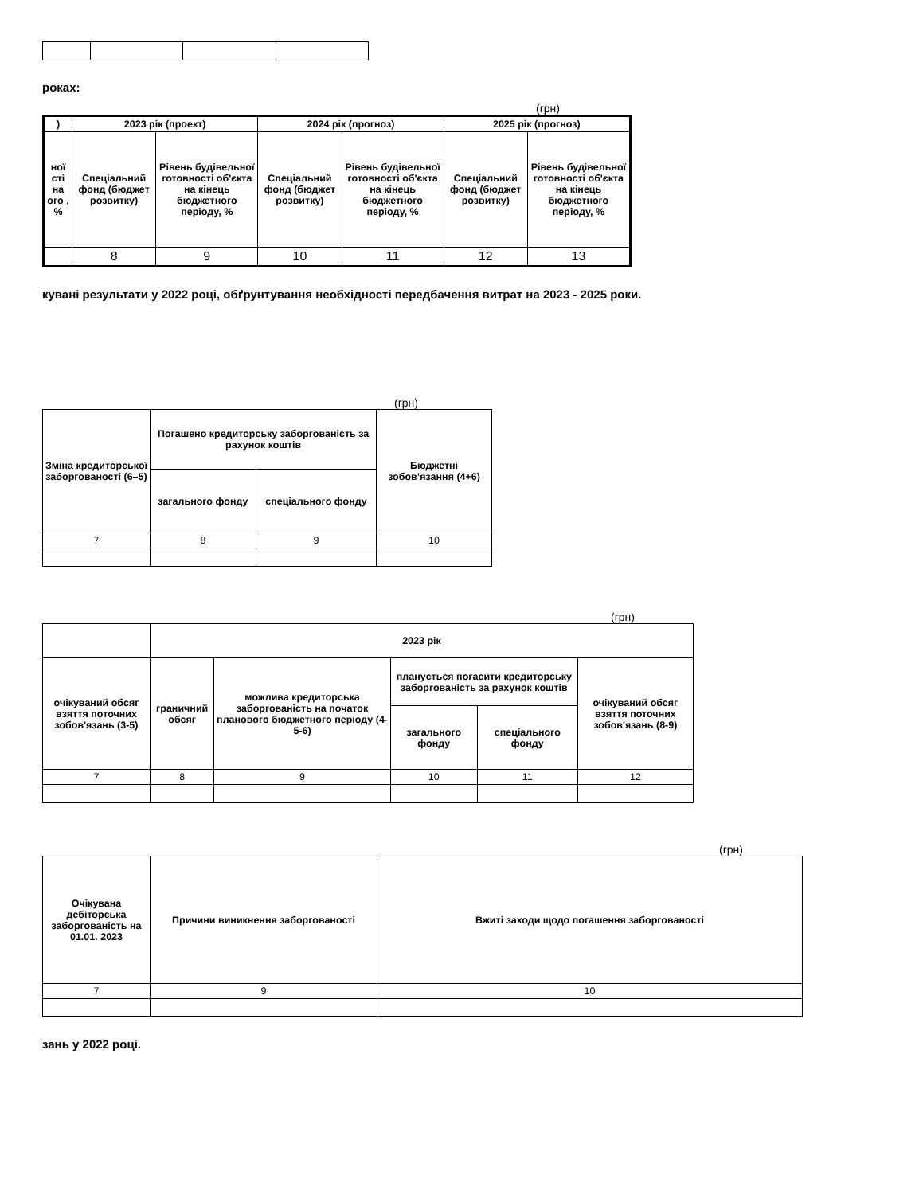роках:
(грн)
| ) | 2023 рік (проект) | | 2024 рік (прогноз) | | 2025 рік (прогноз) | |
| --- | --- | --- | --- | --- | --- | --- |
| ної сті на ого , % | Спеціальний фонд (бюджет розвитку) | Рівень будівельної готовності об'єкта на кінець бюджетного періоду, % | Спеціальний фонд (бюджет розвитку) | Рівень будівельної готовності об'єкта на кінець бюджетного періоду, % | Спеціальний фонд (бюджет розвитку) | Рівень будівельної готовності об'єкта на кінець бюджетного періоду, % |
| | 8 | 9 | 10 | 11 | 12 | 13 |
кувані результати у 2022 році, обґрунтування необхідності передбачення витрат на 2023 - 2025 роки.
(грн)
| Зміна кредиторської заборгованості (6–5) | Погашено кредиторську заборгованість за рахунок коштів | | Бюджетні зобов’язання (4+6) |
| --- | --- | --- | --- |
| | загального фонду | спеціального фонду | |
| 7 | 8 | 9 | 10 |
(грн)
| | 2023 рік | | | | |
| --- | --- | --- | --- | --- | --- |
| очікуваний обсяг взяття поточних зобов'язань (3-5) | граничний обсяг | можлива кредиторська заборгованість на початок планового бюджетного періоду (4-5-6) | планується погасити кредиторську заборгованість за рахунок коштів | | очікуваний обсяг взяття поточних зобов'язань (8-9) |
| | | | загального фонду | спеціального фонду | |
| 7 | 8 | 9 | 10 | 11 | 12 |
(грн)
| Очікувана дебіторська заборгованість на 01.01. 2023 | Причини виникнення заборгованості | Вжиті заходи щодо погашення заборгованості |
| --- | --- | --- |
| 7 | 9 | 10 |
зань у 2022 році.